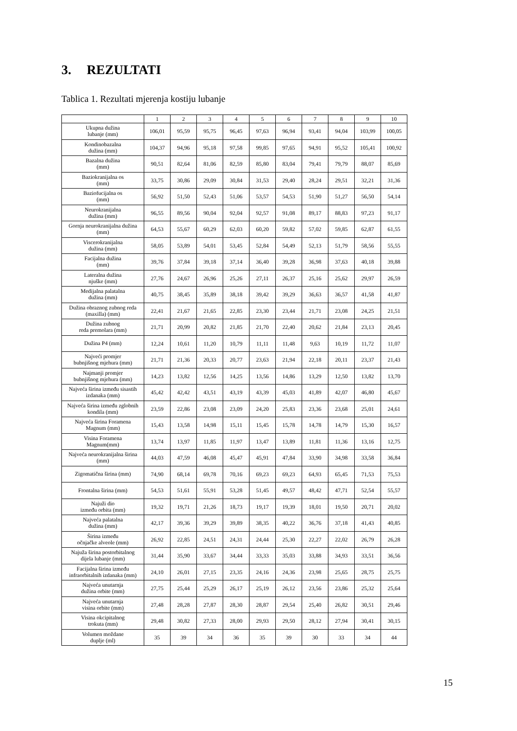3. REZULTATI
Tablica 1. Rezultati mjerenja kostiju lubanje
| | 1 | 2 | 3 | 4 | 5 | 6 | 7 | 8 | 9 | 10 |
| --- | --- | --- | --- | --- | --- | --- | --- | --- | --- | --- |
| Ukupna dužina lubanje (mm) | 106,01 | 95,59 | 95,75 | 96,45 | 97,63 | 96,94 | 93,41 | 94,04 | 103,99 | 100,05 |
| Kondinobazalna dužina (mm) | 104,37 | 94,96 | 95,18 | 97,58 | 99,85 | 97,65 | 94,91 | 95,52 | 105,41 | 100,92 |
| Bazalna dužina (mm) | 90,51 | 82,64 | 81,06 | 82,59 | 85,80 | 83,04 | 79,41 | 79,79 | 88,07 | 85,69 |
| Baziokranijalna os (mm) | 33,75 | 30,86 | 29,09 | 30,84 | 31,53 | 29,40 | 28,24 | 29,51 | 32,21 | 31,36 |
| Baziofucijalna os (mm) | 56,92 | 51,50 | 52,43 | 51,06 | 53,57 | 54,53 | 51,90 | 51,27 | 56,50 | 54,14 |
| Neurokranijalna dužina (mm) | 96,55 | 89,56 | 90,04 | 92,04 | 92,57 | 91,08 | 89,17 | 88,83 | 97,23 | 91,17 |
| Gornja neurokranijalna dužina (mm) | 64,53 | 55,67 | 60,29 | 62,03 | 60,20 | 59,82 | 57,02 | 59,85 | 62,87 | 61,55 |
| Viscerokranijalna dužina (mm) | 58,05 | 53,89 | 54,01 | 53,45 | 52,84 | 54,49 | 52,13 | 51,79 | 58,56 | 55,55 |
| Facijalna dužina (mm) | 39,76 | 37,84 | 39,18 | 37,14 | 36,40 | 39,28 | 36,98 | 37,63 | 40,18 | 39,88 |
| Lateralna dužina njuške (mm) | 27,76 | 24,67 | 26,96 | 25,26 | 27,11 | 26,37 | 25,16 | 25,62 | 29,97 | 26,59 |
| Medijalna palatalna dužina (mm) | 40,75 | 38,45 | 35,89 | 38,18 | 39,42 | 39,29 | 36,63 | 36,57 | 41,58 | 41,87 |
| Dužina obraznog zubnog reda (maxilla) (mm) | 22,41 | 21,67 | 21,65 | 22,85 | 23,30 | 23,44 | 21,71 | 23,08 | 24,25 | 21,51 |
| Dužina zubnog reda premolara (mm) | 21,71 | 20,99 | 20,82 | 21,85 | 21,70 | 22,40 | 20,62 | 21,84 | 23,13 | 20,45 |
| Dužina P4 (mm) | 12,24 | 10,61 | 11,20 | 10,79 | 11,11 | 11,48 | 9,63 | 10,19 | 11,72 | 11,07 |
| Najveći promjer bubnjišnog mjehura (mm) | 21,71 | 21,36 | 20,33 | 20,77 | 23,63 | 21,94 | 22,18 | 20,11 | 23,37 | 21,43 |
| Najmanji promjer bubnjišnog mjehura (mm) | 14,23 | 13,82 | 12,56 | 14,25 | 13,56 | 14,86 | 13,29 | 12,50 | 13,82 | 13,70 |
| Najveća širina između sisastih izdanaka (mm) | 45,42 | 42,42 | 43,51 | 43,19 | 43,39 | 45,03 | 41,89 | 42,07 | 46,80 | 45,67 |
| Najveća širina između zglobnih kondila (mm) | 23,59 | 22,86 | 23,08 | 23,09 | 24,20 | 25,83 | 23,36 | 23,68 | 25,01 | 24,61 |
| Najveća širina Foramena Magnum (mm) | 15,43 | 13,58 | 14,98 | 15,11 | 15,45 | 15,78 | 14,78 | 14,79 | 15,30 | 16,57 |
| Visina Foramena Magnum(mm) | 13,74 | 13,97 | 11,85 | 11,97 | 13,47 | 13,89 | 11,81 | 11,36 | 13,16 | 12,75 |
| Najveća neurokranijalna širina (mm) | 44,03 | 47,59 | 46,08 | 45,47 | 45,91 | 47,84 | 33,90 | 34,98 | 33,58 | 36,84 |
| Zigomatična širina (mm) | 74,90 | 68,14 | 69,78 | 70,16 | 69,23 | 69,23 | 64,93 | 65,45 | 71,53 | 75,53 |
| Frontalna širina (mm) | 54,53 | 51,61 | 55,91 | 53,28 | 51,45 | 49,57 | 48,42 | 47,71 | 52,54 | 55,57 |
| Najuži dio između orbita (mm) | 19,32 | 19,71 | 21,26 | 18,73 | 19,17 | 19,39 | 18,01 | 19,50 | 20,71 | 20,02 |
| Najveća palatalna dužina (mm) | 42,17 | 39,36 | 39,29 | 39,89 | 38,35 | 40,22 | 36,76 | 37,18 | 41,43 | 40,85 |
| Širina između očnjačke alveole (mm) | 26,92 | 22,85 | 24,51 | 24,31 | 24,44 | 25,30 | 22,27 | 22,02 | 26,79 | 26,28 |
| Najuža širina postorbitalnog dijela lubanje (mm) | 31,44 | 35,90 | 33,67 | 34,44 | 33,33 | 35,03 | 33,88 | 34,93 | 33,51 | 36,56 |
| Facijalna širina između infraorbitalnih izdanaka (mm) | 24,10 | 26,01 | 27,15 | 23,35 | 24,16 | 24,36 | 23,98 | 25,65 | 28,75 | 25,75 |
| Najveća unutarnja dužina orbite (mm) | 27,75 | 25,44 | 25,29 | 26,17 | 25,19 | 26,12 | 23,56 | 23,86 | 25,32 | 25,64 |
| Najveća unutarnja visina orbite (mm) | 27,48 | 28,28 | 27,87 | 28,30 | 28,87 | 29,54 | 25,40 | 26,82 | 30,51 | 29,46 |
| Visina okcipitalnog trokuta (mm) | 29,48 | 30,82 | 27,33 | 28,00 | 29,93 | 29,50 | 28,12 | 27,94 | 30,41 | 30,15 |
| Volumen moždane duplje (ml) | 35 | 39 | 34 | 36 | 35 | 39 | 30 | 33 | 34 | 44 |
15